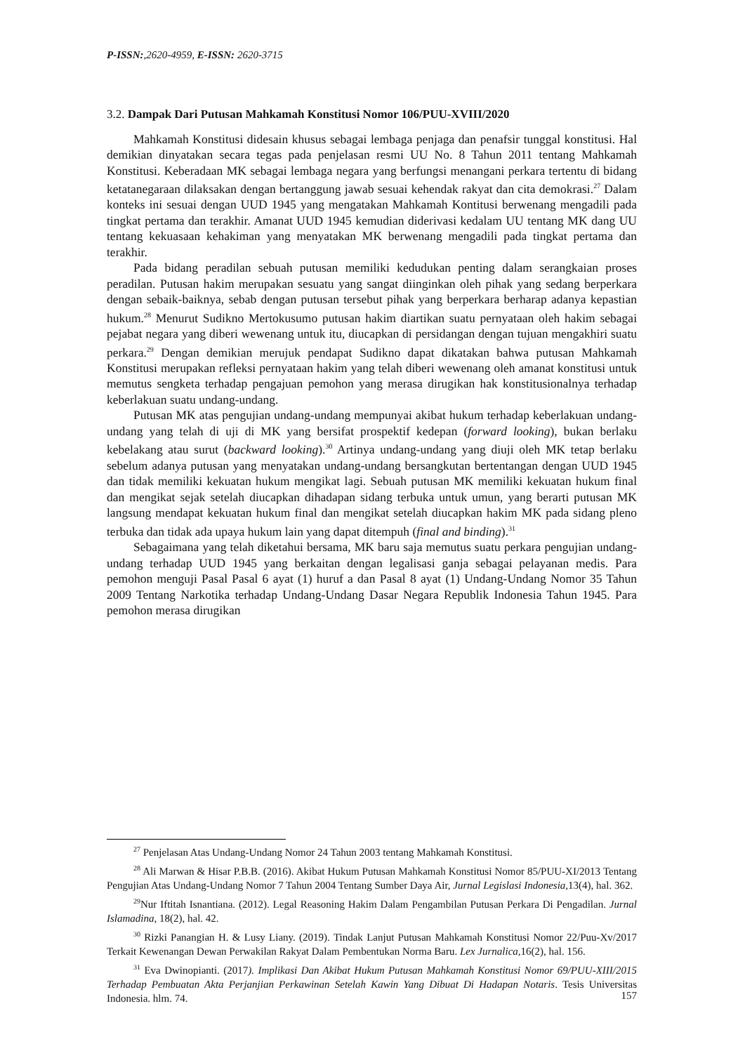P-ISSN:,2620-4959, E-ISSN: 2620-3715
3.2. Dampak Dari Putusan Mahkamah Konstitusi Nomor 106/PUU-XVIII/2020
Mahkamah Konstitusi didesain khusus sebagai lembaga penjaga dan penafsir tunggal konstitusi. Hal demikian dinyatakan secara tegas pada penjelasan resmi UU No. 8 Tahun 2011 tentang Mahkamah Konstitusi. Keberadaan MK sebagai lembaga negara yang berfungsi menangani perkara tertentu di bidang ketatanegaraan dilaksakan dengan bertanggung jawab sesuai kehendak rakyat dan cita demokrasi.<sup>27</sup> Dalam konteks ini sesuai dengan UUD 1945 yang mengatakan Mahkamah Kontitusi berwenang mengadili pada tingkat pertama dan terakhir. Amanat UUD 1945 kemudian diderivasi kedalam UU tentang MK dang UU tentang kekuasaan kehakiman yang menyatakan MK berwenang mengadili pada tingkat pertama dan terakhir.
Pada bidang peradilan sebuah putusan memiliki kedudukan penting dalam serangkaian proses peradilan. Putusan hakim merupakan sesuatu yang sangat diinginkan oleh pihak yang sedang berperkara dengan sebaik-baiknya, sebab dengan putusan tersebut pihak yang berperkara berharap adanya kepastian hukum.<sup>28</sup> Menurut Sudikno Mertokusumo putusan hakim diartikan suatu pernyataan oleh hakim sebagai pejabat negara yang diberi wewenang untuk itu, diucapkan di persidangan dengan tujuan mengakhiri suatu perkara.<sup>29</sup> Dengan demikian merujuk pendapat Sudikno dapat dikatakan bahwa putusan Mahkamah Konstitusi merupakan refleksi pernyataan hakim yang telah diberi wewenang oleh amanat konstitusi untuk memutus sengketa terhadap pengajuan pemohon yang merasa dirugikan hak konstitusionalnya terhadap keberlakuan suatu undang-undang.
Putusan MK atas pengujian undang-undang mempunyai akibat hukum terhadap keberlakuan undang-undang yang telah di uji di MK yang bersifat prospektif kedepan (forward looking), bukan berlaku kebelakang atau surut (backward looking).<sup>30</sup> Artinya undang-undang yang diuji oleh MK tetap berlaku sebelum adanya putusan yang menyatakan undang-undang bersangkutan bertentangan dengan UUD 1945 dan tidak memiliki kekuatan hukum mengikat lagi. Sebuah putusan MK memiliki kekuatan hukum final dan mengikat sejak setelah diucapkan dihadapan sidang terbuka untuk umun, yang berarti putusan MK langsung mendapat kekuatan hukum final dan mengikat setelah diucapkan hakim MK pada sidang pleno terbuka dan tidak ada upaya hukum lain yang dapat ditempuh (final and binding).<sup>31</sup>
Sebagaimana yang telah diketahui bersama, MK baru saja memutus suatu perkara pengujian undang-undang terhadap UUD 1945 yang berkaitan dengan legalisasi ganja sebagai pelayanan medis. Para pemohon menguji Pasal Pasal 6 ayat (1) huruf a dan Pasal 8 ayat (1) Undang-Undang Nomor 35 Tahun 2009 Tentang Narkotika terhadap Undang-Undang Dasar Negara Republik Indonesia Tahun 1945. Para pemohon merasa dirugikan
<sup>27</sup> Penjelasan Atas Undang-Undang Nomor 24 Tahun 2003 tentang Mahkamah Konstitusi.
<sup>28</sup> Ali Marwan & Hisar P.B.B. (2016). Akibat Hukum Putusan Mahkamah Konstitusi Nomor 85/PUU-XI/2013 Tentang Pengujian Atas Undang-Undang Nomor 7 Tahun 2004 Tentang Sumber Daya Air, Jurnal Legislasi Indonesia,13(4), hal. 362.
<sup>29</sup> Nur Iftitah Isnantiana. (2012). Legal Reasoning Hakim Dalam Pengambilan Putusan Perkara Di Pengadilan. Jurnal Islamadina, 18(2), hal. 42.
<sup>30</sup> Rizki Panangian H. & Lusy Liany. (2019). Tindak Lanjut Putusan Mahkamah Konstitusi Nomor 22/Puu-Xv/2017 Terkait Kewenangan Dewan Perwakilan Rakyat Dalam Pembentukan Norma Baru. Lex Jurnalica,16(2), hal. 156.
<sup>31</sup> Eva Dwinopianti. (2017). Implikasi Dan Akibat Hukum Putusan Mahkamah Konstitusi Nomor 69/PUU-XIII/2015 Terhadap Pembuatan Akta Perjanjian Perkawinan Setelah Kawin Yang Dibuat Di Hadapan Notaris. Tesis Universitas Indonesia. hlm. 74.
157